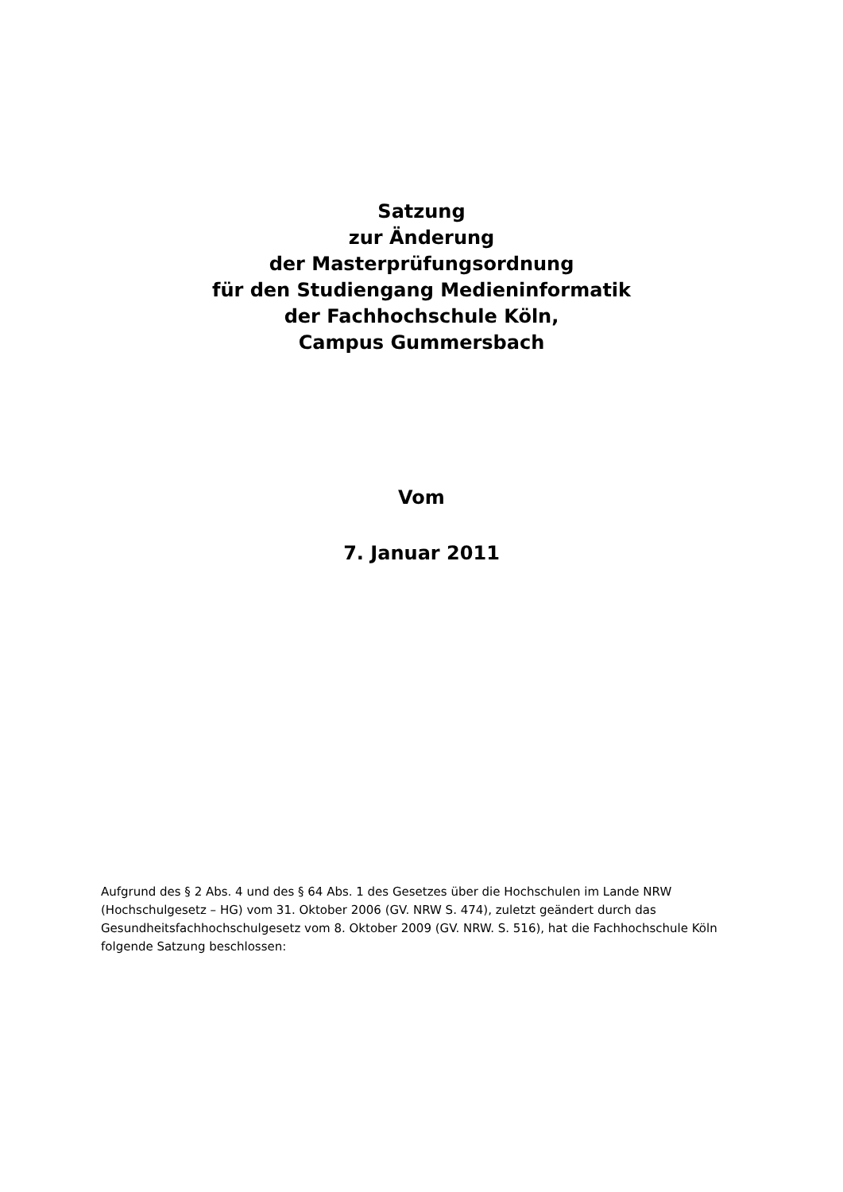Satzung
zur Änderung
der Masterprüfungsordnung
für den Studiengang Medieninformatik
der Fachhochschule Köln,
Campus Gummersbach
Vom
7. Januar 2011
Aufgrund des § 2 Abs. 4 und des § 64 Abs. 1 des Gesetzes über die Hochschulen im Lande NRW (Hochschulgesetz – HG) vom 31. Oktober 2006 (GV. NRW S. 474), zuletzt geändert durch das Gesundheitsfachhochschulgesetz vom 8. Oktober 2009 (GV. NRW. S. 516), hat die Fachhochschule Köln folgende Satzung beschlossen: